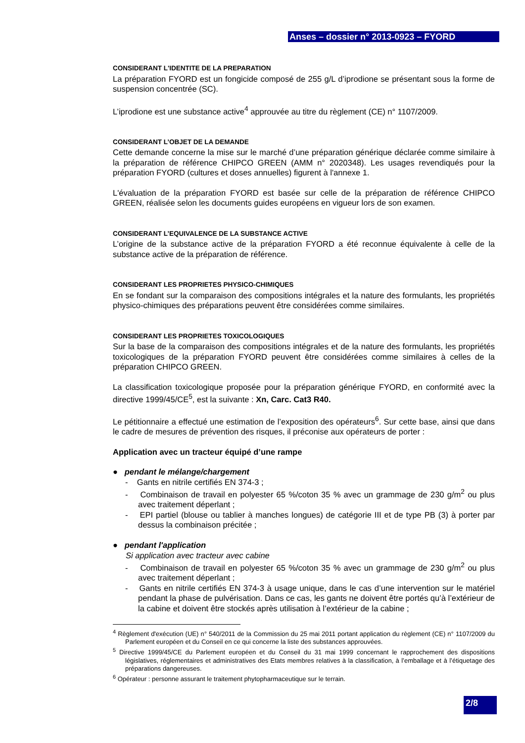Anses – dossier n° 2013-0923 – FYORD
CONSIDERANT L'IDENTITE DE LA PREPARATION
La préparation FYORD est un fongicide composé de 255 g/L d’iprodione se présentant sous la forme de suspension concentrée (SC).
L’iprodione est une substance active<sup>4</sup> approuvée au titre du règlement (CE) n° 1107/2009.
CONSIDERANT L’OBJET DE LA DEMANDE
Cette demande concerne la mise sur le marché d’une préparation générique déclarée comme similaire à la préparation de référence CHIPCO GREEN (AMM n° 2020348). Les usages revendiqués pour la préparation FYORD (cultures et doses annuelles) figurent à l'annexe 1.
L'évaluation de la préparation FYORD est basée sur celle de la préparation de référence CHIPCO GREEN, réalisée selon les documents guides européens en vigueur lors de son examen.
CONSIDERANT L’EQUIVALENCE DE LA SUBSTANCE ACTIVE
L’origine de la substance active de la préparation FYORD a été reconnue équivalente à celle de la substance active de la préparation de référence.
CONSIDERANT LES PROPRIETES PHYSICO-CHIMIQUES
En se fondant sur la comparaison des compositions intégrales et la nature des formulants, les propriétés physico-chimiques des préparations peuvent être considérées comme similaires.
CONSIDERANT LES PROPRIETES TOXICOLOGIQUES
Sur la base de la comparaison des compositions intégrales et de la nature des formulants, les propriétés toxicologiques de la préparation FYORD peuvent être considérées comme similaires à celles de la préparation CHIPCO GREEN.
La classification toxicologique proposée pour la préparation générique FYORD, en conformité avec la directive 1999/45/CE<sup>5</sup>, est la suivante : Xn, Carc. Cat3 R40.
Le pétitionnaire a effectué une estimation de l’exposition des opérateurs<sup>6</sup>. Sur cette base, ainsi que dans le cadre de mesures de prévention des risques, il préconise aux opérateurs de porter :
Application avec un tracteur équipé d’une rampe
● pendant le mélange/chargement
- Gants en nitrile certifiés EN 374-3 ;
- Combinaison de travail en polyester 65 %/coton 35 % avec un grammage de 230 g/m<sup>2</sup> ou plus avec traitement déperlant ;
- EPI partiel (blouse ou tablier à manches longues) de catégorie III et de type PB (3) à porter par dessus la combinaison précitée ;
● pendant l'application
Si application avec tracteur avec cabine
- Combinaison de travail en polyester 65 %/coton 35 % avec un grammage de 230 g/m<sup>2</sup> ou plus avec traitement déperlant ;
- Gants en nitrile certifiés EN 374-3 à usage unique, dans le cas d’une intervention sur le matériel pendant la phase de pulvérisation. Dans ce cas, les gants ne doivent être portés qu’à l’extérieur de la cabine et doivent être stockés après utilisation à l’extérieur de la cabine ;
<sup>4</sup> Règlement d'exécution (UE) n° 540/2011 de la Commission du 25 mai 2011 portant application du règlement (CE) n° 1107/2009 du Parlement européen et du Conseil en ce qui concerne la liste des substances approuvées.
<sup>5</sup> Directive 1999/45/CE du Parlement européen et du Conseil du 31 mai 1999 concernant le rapprochement des dispositions législatives, réglementaires et administratives des Etats membres relatives à la classification, à l’emballage et à l’étiquetage des préparations dangereuses.
<sup>6</sup> Opérateur : personne assurant le traitement phytopharmaceutique sur le terrain.
2/8